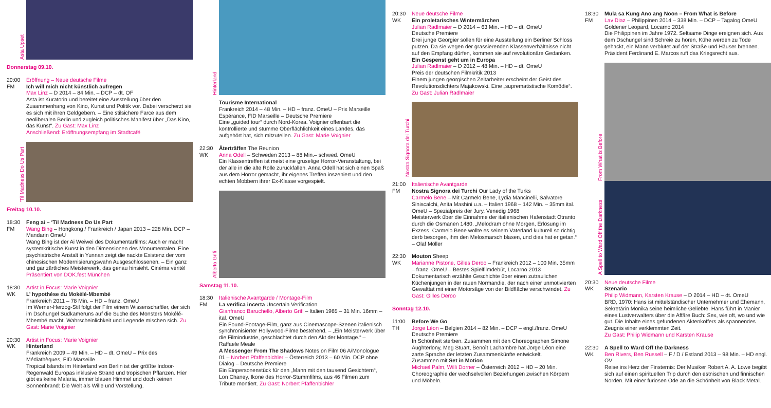Asta Upset
Donnerstag 09.10.
20:00
FM
Eröffnung – Neue deutsche Filme
Ich will mich nicht künstlich aufregen
Max Linz – D 2014 – 84 Min. – DCP – dt. OF
Asta ist Kuratorin und bereitet eine Ausstellung über den Zusammenhang von Kino, Kunst und Politik vor. Dabei verscherzt sie es sich mit ihren Geldgebern. – Eine stilsichere Farce aus dem neoliberalen Berlin und zugleich politisches Manifest über „Das Kino, das Kunst“. Zu Gast: Max Linz
Anschließend: Eröffnungsempfang im Stadtcafé
'Til Madness Do Us Part
Freitag 10.10.
18:30
FM
Feng ai – ‘Til Madness Do Us Part
Wang Bing – Hongkong / Frankreich / Japan 2013 – 228 Min. DCP – Mandarin OmeU
Wang Bing ist der Ai Weiwei des Dokumentarfilms: Auch er macht systemkritische Kunst in den Dimensionen des Monumentalen. Eine psychiatrische Anstalt in Yunnan zeigt die nackte Existenz der vom chinesischen Modernisierungswahn Ausgeschlossenen. – Ein ganz und gar zärtliches Meisterwerk, das genau hinsieht. Cinéma vérité!
Präsentiert von DOK.fest München
18:30
WK
Artist in Focus: Marie Voignier
L’ hypothèse du Mokélé-Mbembé
Frankreich 2011 – 78 Min. – HD – franz. OmeU
Im Werner-Herzog-Stil folgt der Film einem Wissenschaftler, der sich im Dschungel Südkameruns auf die Suche des Monsters Mokélé-Mbembé macht. Wahrscheinlichkeit und Legende mischen sich. Zu Gast: Marie Voignier
20:30
WK
Artist in Focus: Marie Voignier
Hinterland
Frankreich 2009 – 49 Min. – HD – dt. OmeU – Prix des Médiathèques, FID Marseille
Tropical Islands im Hinterland von Berlin ist der größte Indoor-Regenwald Europas inklusive Strand und tropischen Pflanzen. Hier gibt es keine Malaria, immer blauen Himmel und doch keinen Sonnenbrand: Die Welt als Wille und Vorstellung.
Hinterland
Tourisme International
Frankreich 2014 – 48 Min. – HD – franz. OmeU – Prix Marseille Espérance, FID Marseille – Deutsche Premiere
Eine „guided tour“ durch Nord-Korea. Voignier offenbart die kontrollierte und stumme Oberflächlichkeit eines Landes, das aufgehört hat, sich mitzuteilen. Zu Gast: Marie Voignier
22:30
WK
Återträffen The Reunion
Anna Odell – Schweden 2013 – 88 Min.– schwed. OmeU
Ein Klassentreffen ist meist eine gruselige Horror-Veranstaltung, bei der alle in die alte Rolle zurückfallen. Anna Odell hat sich einen Spaß aus dem Horror gemacht, ihr eigenes Treffen inszeniert und den echten Mobbern ihrer Ex-Klasse vorgespielt.
Alberto Grifi
Samstag 11.10.
18:30
FM
Italienische Avantgarde / Montage-Film
La verifica incerta Uncertain Verification
Gianfranco Baruchello, Alberto Grifi – Italien 1965 – 31 Min. 16mm – ital. OmeU
Ein Found-Footage-Film, ganz aus Cinemascope-Szenen italienisch synchronisierter Hollywood-Filme bestehend. – „Ein Meisterwerk über die Filmindustrie, geschlachtet durch den Akt der Montage.“ – Raffaele Meale
A Messenger From The Shadows Notes on Film 06 A/Monologue 01 – Norbert Pfaffenbichler – Österreich 2013 – 60 Min. DCP ohne Dialog – Deutsche Premiere
Ein Einpersonenstück für den „Mann mit den tausend Gesichtern“, Lon Chaney, Ikone des Horror-Stummfilms, aus 46 Filmen zum Tribute montiert. Zu Gast: Norbert Pfaffenbichler
20:30
WK
Neue deutsche Filme
Ein proletarisches Wintermärchen
Julian Radlmaier – D 2014 – 63 Min. – HD – dt. OmeU
Deutsche Premiere
Drei junge Georgier sollen für eine Ausstellung ein Berliner Schloss putzen. Da sie wegen der grassierenden Klassenverhältnisse nicht auf den Empfang dürfen, kommen sie auf revolutionäre Gedanken.
Ein Gespenst geht um in Europa
Julian Radlmaier – D 2012 – 48 Min. – HD – dt. OmeU
Preis der deutschen Filmkritik 2013
Einem jungen georgischen Zeitarbeiter erscheint der Geist des Revolutionsdichters Majakowski. Eine „suprematistische Komödie“. Zu Gast: Julian Radlmaier
Nostra Signora dei Turchi
21:00
FM
Italienische Avantgarde
Nostra Signora dei Turchi Our Lady of the Turks
Carmelo Bene – Mit Carmelo Bene, Lydia Mancinelli, Salvatore Siniscalchi, Anita Mashini u.a. – Italien 1968 – 142 Min. – 35mm ital. OmeU – Spezialpreis der Jury, Venedig 1968
Meisterwerk über die Einnahme der italienischen Hafenstadt Otranto durch die Osmanen 1480. „Melodram ohne Morgen, Erlösung im Exzess. Carmelo Bene wollte es seinem Vaterland kulturell so richtig derb besorgen, ihm den Melosmarsch blasen, und dies hat er getan.“ – Olaf Möller
22:30
WK
Mouton Sheep
Marianne Pistone, Gilles Deroo – Frankreich 2012 – 100 Min. 35mm – franz. OmeU – Bestes Spielfilmdebüt, Locarno 2013
Dokumentarisch erzählte Geschichte über einen zutraulichen Küchenjungen in der rauen Normandie, der nach einer unmotivierten Gewalttat mit einer Motorsäge von der Bildfläche verschwindet. Zu Gast: Gilles Deroo
Sonntag 12.10.
11:00
TH
Before We Go
Jorge Léon – Belgien 2014 – 82 Min. – DCP – engl./franz. OmeU Deutsche Premiere
In Schönheit sterben. Zusammen mit den Choreographen Simone Aughterlony, Meg Stuart, Benoît Lachambre hat Jorge Léon eine zarte Sprache der letzten Zusammenkünfte entwickelt.
Zusammen mit Set in Motion
Michael Palm, Willi Dorner – Österreich 2012 – HD – 20 Min.
Choreographie der wechselvollen Beziehungen zwischen Körpern und Möbeln.
18:30
FM
Mula sa Kung Ano ang Noon – From What is Before
Lav Diaz – Philippinen 2014 – 338 Min. – DCP – Tagalog OmeU Goldener Leopard, Locarno 2014
Die Philippinen im Jahre 1972. Seltsame Dinge ereignen sich. Aus dem Dschungel sind Schreie zu hören, Kühe werden zu Tode gehackt, ein Mann verblutet auf der Straße und Häuser brennen. Präsident Ferdinand E. Marcos ruft das Kriegsrecht aus.
From What is Before
A Spell to Ward Off the Darkness
20:30
WK
Neue deutsche Filme
Szenario
Philip Widmann, Karsten Krause – D 2014 – HD – dt. OmeU
BRD, 1970: Hans ist mittelständischer Unternehmer und Ehemann, Sekretärin Monika seine heimliche Geliebte. Hans führt in Manier eines Lustverwalters über die Affäre Buch: Sex, wie oft, wo und wie gut. Die Inhalte eines gefundenen Aktenkoffers als spannendes Zeugnis einer verklemmten Zeit.
Zu Gast: Philip Widmann und Karsten Krause
22:30
WK
A Spell to Ward Off the Darkness
Ben Rivers, Ben Russell – F / D / Estland 2013 – 98 Min. – HD engl. OV
Reise ins Herz der Finsternis: Der Musiker Robert A. A. Lowe begibt sich auf einen spirituellen Trip durch den estnischen und finnischen Norden. Mit einer furiosen Ode an die Schönheit von Black Metal.